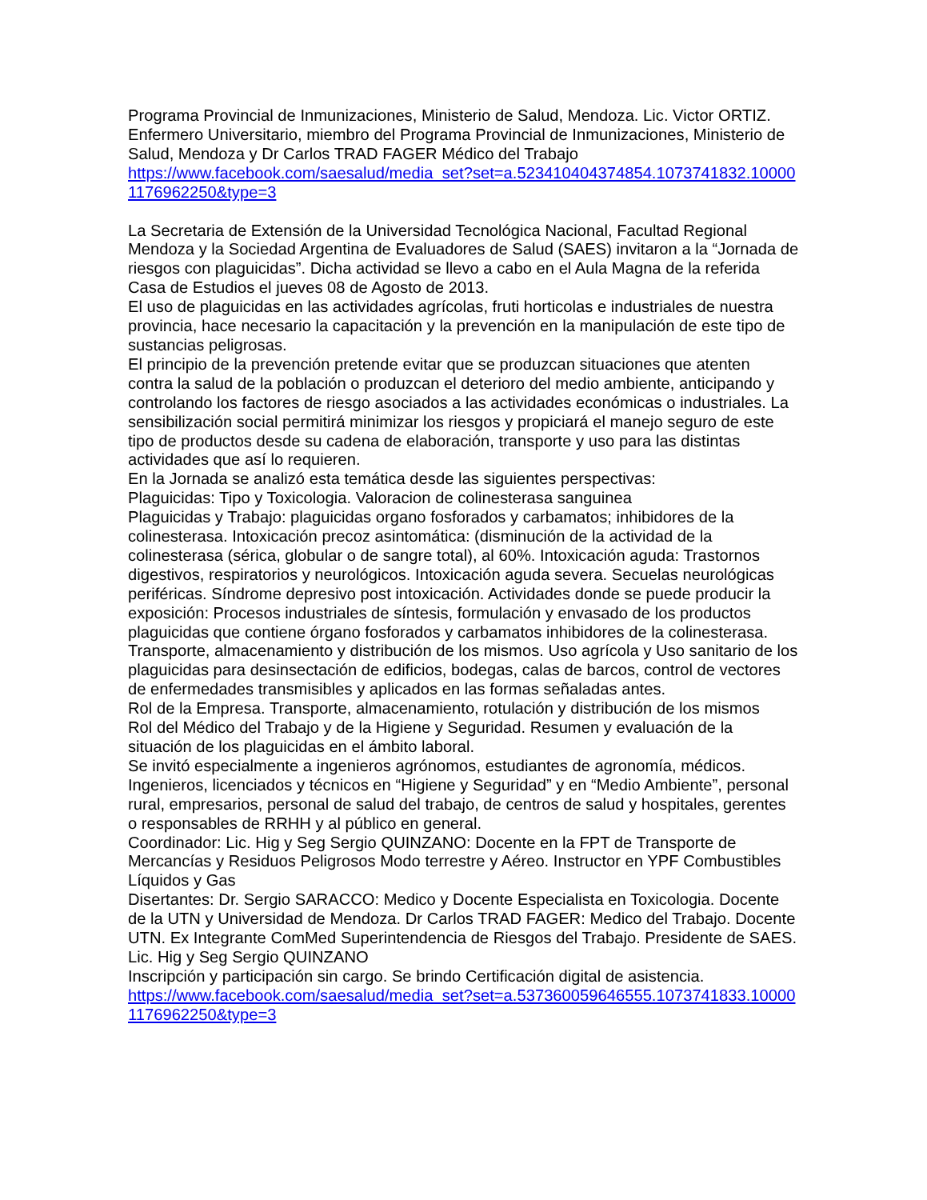Programa Provincial de Inmunizaciones, Ministerio de Salud, Mendoza. Lic. Victor ORTIZ. Enfermero Universitario, miembro del Programa Provincial de Inmunizaciones, Ministerio de Salud, Mendoza y Dr Carlos TRAD FAGER Médico del Trabajo
https://www.facebook.com/saesalud/media_set?set=a.523410404374854.1073741832.100001176962250&type=3
La Secretaria de Extensión de la Universidad Tecnológica Nacional, Facultad Regional Mendoza y la Sociedad Argentina de Evaluadores de Salud (SAES) invitaron a la “Jornada de riesgos con plaguicidas”. Dicha actividad se llevo a cabo en el Aula Magna de la referida Casa de Estudios el jueves 08 de Agosto de 2013.
El uso de plaguicidas en las actividades agrícolas, fruti horticolas e industriales de nuestra provincia, hace necesario la capacitación y la prevención en la manipulación de este tipo de sustancias peligrosas.
El principio de la prevención pretende evitar que se produzcan situaciones que atenten contra la salud de la población o produzcan el deterioro del medio ambiente, anticipando y controlando los factores de riesgo asociados a las actividades económicas o industriales. La sensibilización social permitirá minimizar los riesgos y propiciará el manejo seguro de este tipo de productos desde su cadena de elaboración, transporte y uso para las distintas actividades que así lo requieren.
En la Jornada se analizó esta temática desde las siguientes perspectivas:
Plaguicidas: Tipo y Toxicologia. Valoracion de colinesterasa sanguinea
Plaguicidas y Trabajo: plaguicidas organo fosforados y carbamatos; inhibidores de la colinesterasa. Intoxicación precoz asintomática: (disminución de la actividad de la colinesterasa (sérica, globular o de sangre total), al 60%. Intoxicación aguda: Trastornos digestivos, respiratorios y neurológicos. Intoxicación aguda severa. Secuelas neurológicas periféricas. Síndrome depresivo post intoxicación. Actividades donde se puede producir la exposición: Procesos industriales de síntesis, formulación y envasado de los productos plaguicidas que contiene órgano fosforados y carbamatos inhibidores de la colinesterasa. Transporte, almacenamiento y distribución de los mismos. Uso agrícola y Uso sanitario de los plaguicidas para desinsectación de edificios, bodegas, calas de barcos, control de vectores de enfermedades transmisibles y aplicados en las formas señaladas antes.
Rol de la Empresa. Transporte, almacenamiento, rotulación y distribución de los mismos
Rol del Médico del Trabajo y de la Higiene y Seguridad. Resumen y evaluación de la situación de los plaguicidas en el ámbito laboral.
Se invitó especialmente a ingenieros agrónomos, estudiantes de agronomía, médicos. Ingenieros, licenciados y técnicos en “Higiene y Seguridad” y en “Medio Ambiente”, personal rural, empresarios, personal de salud del trabajo, de centros de salud y hospitales, gerentes o responsables de RRHH y al público en general.
Coordinador: Lic. Hig y Seg Sergio QUINZANO: Docente en la FPT de Transporte de Mercancías y Residuos Peligrosos Modo terrestre y Aéreo. Instructor en YPF Combustibles Líquidos y Gas
Disertantes: Dr. Sergio SARACCO: Medico y Docente Especialista en Toxicologia. Docente de la UTN y Universidad de Mendoza. Dr Carlos TRAD FAGER: Medico del Trabajo. Docente UTN. Ex Integrante ComMed Superintendencia de Riesgos del Trabajo. Presidente de SAES. Lic. Hig y Seg Sergio QUINZANO
Inscripción y participación sin cargo. Se brindo Certificación digital de asistencia.
https://www.facebook.com/saesalud/media_set?set=a.537360059646555.1073741833.100001176962250&type=3